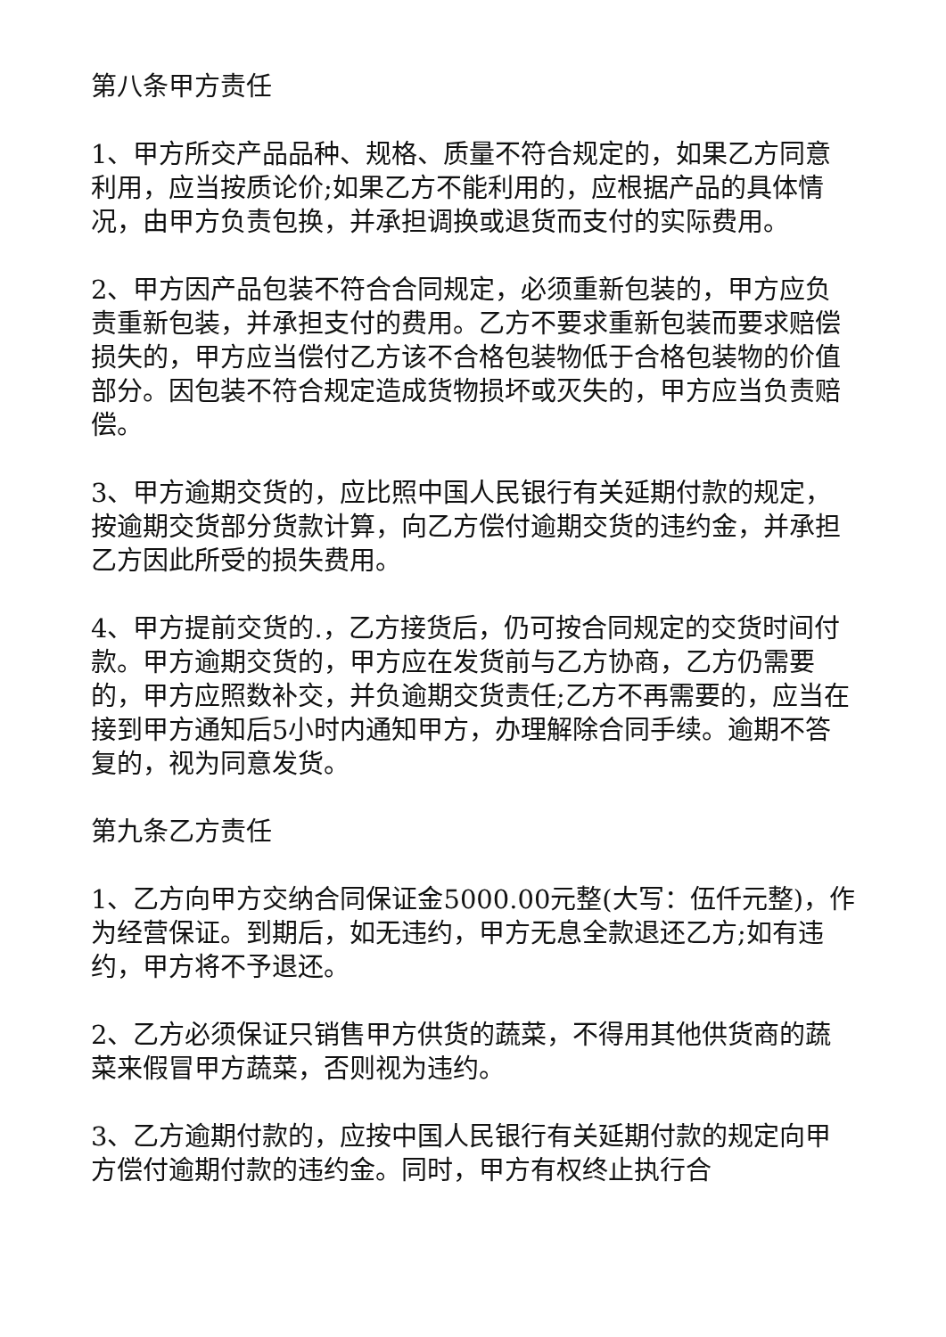第八条甲方责任
1、甲方所交产品品种、规格、质量不符合规定的，如果乙方同意利用，应当按质论价;如果乙方不能利用的，应根据产品的具体情况，由甲方负责包换，并承担调换或退货而支付的实际费用。
2、甲方因产品包装不符合合同规定，必须重新包装的，甲方应负责重新包装，并承担支付的费用。乙方不要求重新包装而要求赔偿损失的，甲方应当偿付乙方该不合格包装物低于合格包装物的价值部分。因包装不符合规定造成货物损坏或灭失的，甲方应当负责赔偿。
3、甲方逾期交货的，应比照中国人民银行有关延期付款的规定，按逾期交货部分货款计算，向乙方偿付逾期交货的违约金，并承担乙方因此所受的损失费用。
4、甲方提前交货的.，乙方接货后，仍可按合同规定的交货时间付款。甲方逾期交货的，甲方应在发货前与乙方协商，乙方仍需要的，甲方应照数补交，并负逾期交货责任;乙方不再需要的，应当在接到甲方通知后5小时内通知甲方，办理解除合同手续。逾期不答复的，视为同意发货。
第九条乙方责任
1、乙方向甲方交纳合同保证金5000.00元整(大写：伍仟元整)，作为经营保证。到期后，如无违约，甲方无息全款退还乙方;如有违约，甲方将不予退还。
2、乙方必须保证只销售甲方供货的蔬菜，不得用其他供货商的蔬菜来假冒甲方蔬菜，否则视为违约。
3、乙方逾期付款的，应按中国人民银行有关延期付款的规定向甲方偿付逾期付款的违约金。同时，甲方有权终止执行合